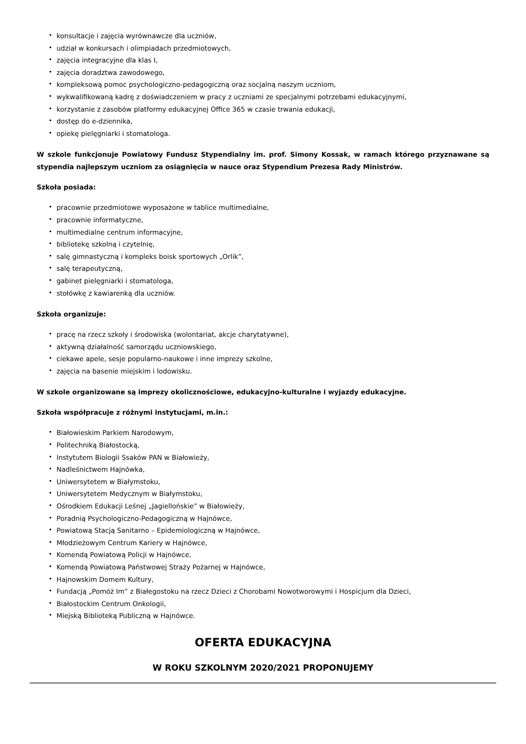• konsultacje i zajęcia wyrównawcze dla uczniów,
• udział w konkursach i olimpiadach przedmiotowych,
• zajęcia integracyjne dla klas I,
• zajęcia doradztwa zawodowego,
• kompleksową pomoc psychologiczno-pedagogiczną oraz socjalną naszym uczniom,
• wykwalifikowaną kadrę z doświadczeniem w pracy z uczniami ze specjalnymi potrzebami edukacyjnymi,
• korzystanie z zasobów platformy edukacyjnej Office 365 w czasie trwania edukacji,
• dostęp do e-dziennika,
• opiekę pielęgniarki i stomatologa.
W szkole funkcjonuje Powiatowy Fundusz Stypendialny im. prof. Simony Kossak, w ramach którego przyznawane są stypendia najlepszym uczniom za osiągnięcia w nauce oraz Stypendium Prezesa Rady Ministrów.
Szkoła posiada:
• pracownie przedmiotowe wyposażone w tablice multimedialne,
• pracownie informatyczne,
• multimedialne centrum informacyjne,
• bibliotekę szkolną i czytelnię,
• salę gimnastyczną i kompleks boisk sportowych „Orlik”,
• salę terapeutyczną,
• gabinet pielęgniarki i stomatologa,
• stołówkę z kawiarenką dla uczniów.
Szkoła organizuje:
• pracę na rzecz szkoły i środowiska (wolontariat, akcje charytatywne),
• aktywną działalność samorządu uczniowskiego,
• ciekawe apele, sesje popularno-naukowe i inne imprezy szkolne,
• zajęcia na basenie miejskim i lodowisku.
W szkole organizowane są imprezy okolicznościowe, edukacyjno-kulturalne i wyjazdy edukacyjne.
Szkoła współpracuje z różnymi instytucjami, m.in.:
• Białowieskim Parkiem Narodowym,
• Politechniką Białostocką,
• Instytutem Biologii Ssaków PAN w Białowieży,
• Nadleśnictwem Hajnówka,
• Uniwersytetem w Białymstoku,
• Uniwersytetem Medycznym w Białymstoku,
• Ośrodkiem Edukacji Leśnej „Jagiellońskie” w Białowieży,
• Poradnią Psychologiczno-Pedagogiczną w Hajnówce,
• Powiatową Stacją Sanitarno – Epidemiologiczną w Hajnówce,
• Młodzieżowym Centrum Kariery w Hajnówce,
• Komendą Powiatową Policji w Hajnówce,
• Komendą Powiatową Państwowej Straży Pożarnej w Hajnówce,
• Hajnowskim Domem Kultury,
• Fundacją „Pomóż Im” z Białegostoku na rzecz Dzieci z Chorobami Nowotworowymi i Hospicjum dla Dzieci,
• Białostockim Centrum Onkologii,
• Miejską Biblioteką Publiczną w Hajnówce.
OFERTA EDUKACYJNA
W ROKU SZKOLNYM 2020/2021 PROPONUJEMY